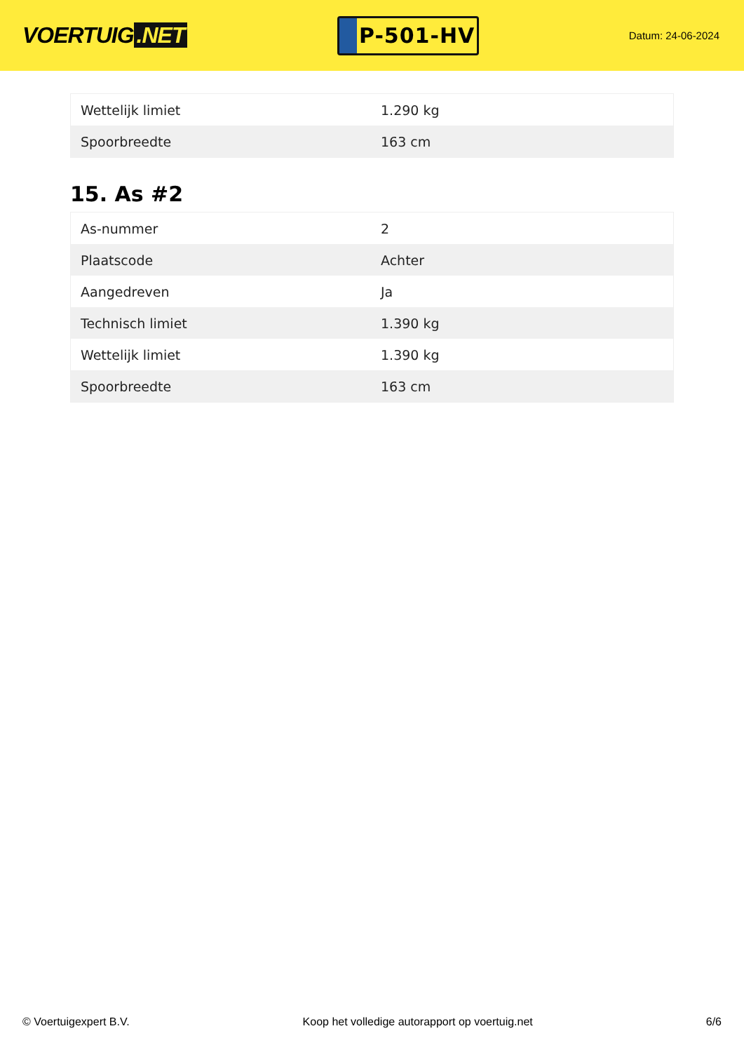VOERTUIG.NET
P-501-HV
Datum: 24-06-2024
| Wettelijk limiet | 1.290 kg |
| Spoorbreedte | 163 cm |
15. As #2
| As-nummer | 2 |
| Plaatscode | Achter |
| Aangedreven | Ja |
| Technisch limiet | 1.390 kg |
| Wettelijk limiet | 1.390 kg |
| Spoorbreedte | 163 cm |
© Voertuigexpert B.V. Koop het volledige autorapport op voertuig.net 6/6